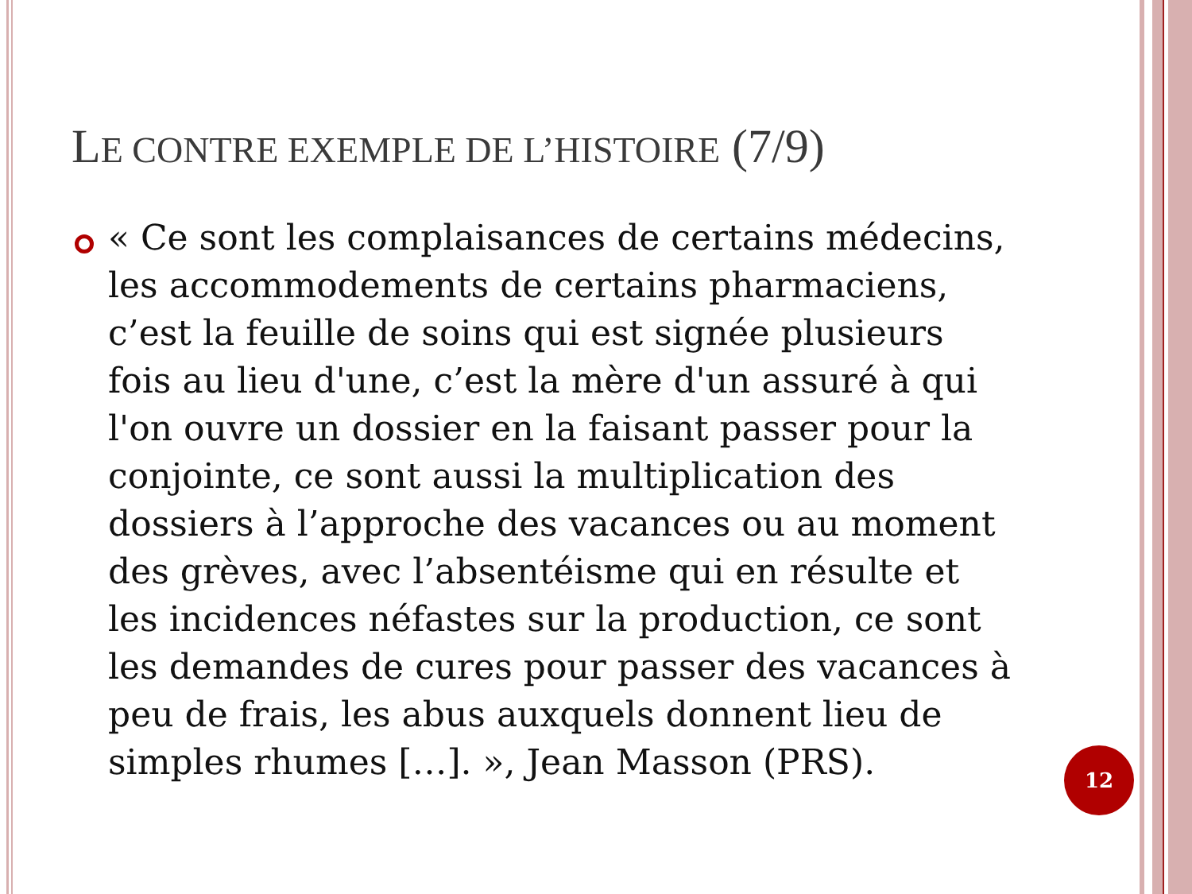LE CONTRE EXEMPLE DE L’HISTOIRE (7/9)
« Ce sont les complaisances de certains médecins, les accommodements de certains pharmaciens, c’est la feuille de soins qui est signée plusieurs fois au lieu d'une, c’est la mère d'un assuré à qui l'on ouvre un dossier en la faisant passer pour la conjointe, ce sont aussi la multiplication des dossiers à l’approche des vacances ou au moment des grèves, avec l’absentéisme qui en résulte et les incidences néfastes sur la production, ce sont les demandes de cures pour passer des vacances à peu de frais, les abus auxquels donnent lieu de simples rhumes […]. », Jean Masson (PRS).
12